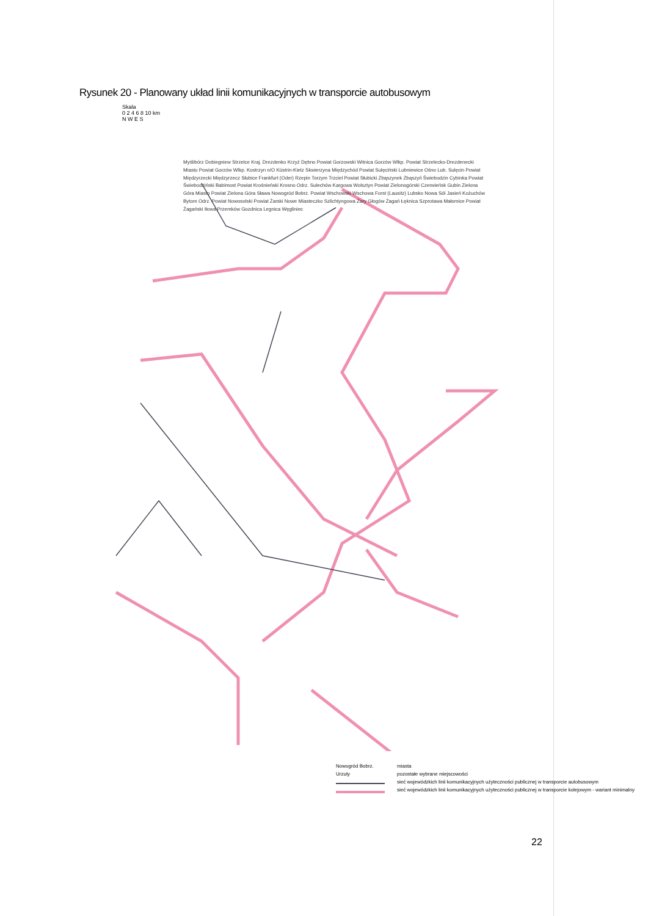Rysunek 20 - Planowany układ linii komunikacyjnych w transporcie autobusowym
Skala
0 2 4 6 8 10 km
N W E S
Myślibórz Dobiegniew Strzelce Kraj. Drezdenko Krzyż Dębno Powiat Gorzowski Witnica Gorzów Wlkp. Powiat Strzelecko-Drezdenecki Miasto Powiat Gorzów Wlkp. Kostrzyn n/O Küstrin-Kietz Skwierzyna Międzychód Powiat Sulęciński Lubniewice Ośno Lub. Sulęcin Powiat Międzyrzecki Międzyrzecz Słubice Frankfurt (Oder) Rzepin Torzym Trzciel Powiat Słubicki Zbąszynek Zbąszyń Świebodzin Cybinka Powiat Świebodziński Babimost Powiat Krośnieński Krosno Odrz. Sulechów Kargowa Wolsztyn Powiat Zielonogórski Czerwieńsk Gubin Zielona Góra Miasto Powiat Zielona Góra Sława Nowogród Bobrz. Powiat Wschowski Wschowa Forst (Lausitz) Lubsko Nowa Sól Jasień Kożuchów Bytom Odrz. Powiat Nowosolski Powiat Żarski Nowe Miasteczko Szlichtyngowa Żary Głogów Żagań Łęknica Szprotawa Małomice Powiat Żagański Iłowa Przemków Gozdnica Legnica Węgliniec
Nowogród Bobrz. miasta
Urzuty pozostałe wybrane miejscowości
sieć wojewódzkich linii komunikacyjnych użyteczności publicznej w transporcie autobusowym
sieć wojewódzkich linii komunikacyjnych użyteczności publicznej w transporcie kolejowym - wariant minimalny
22